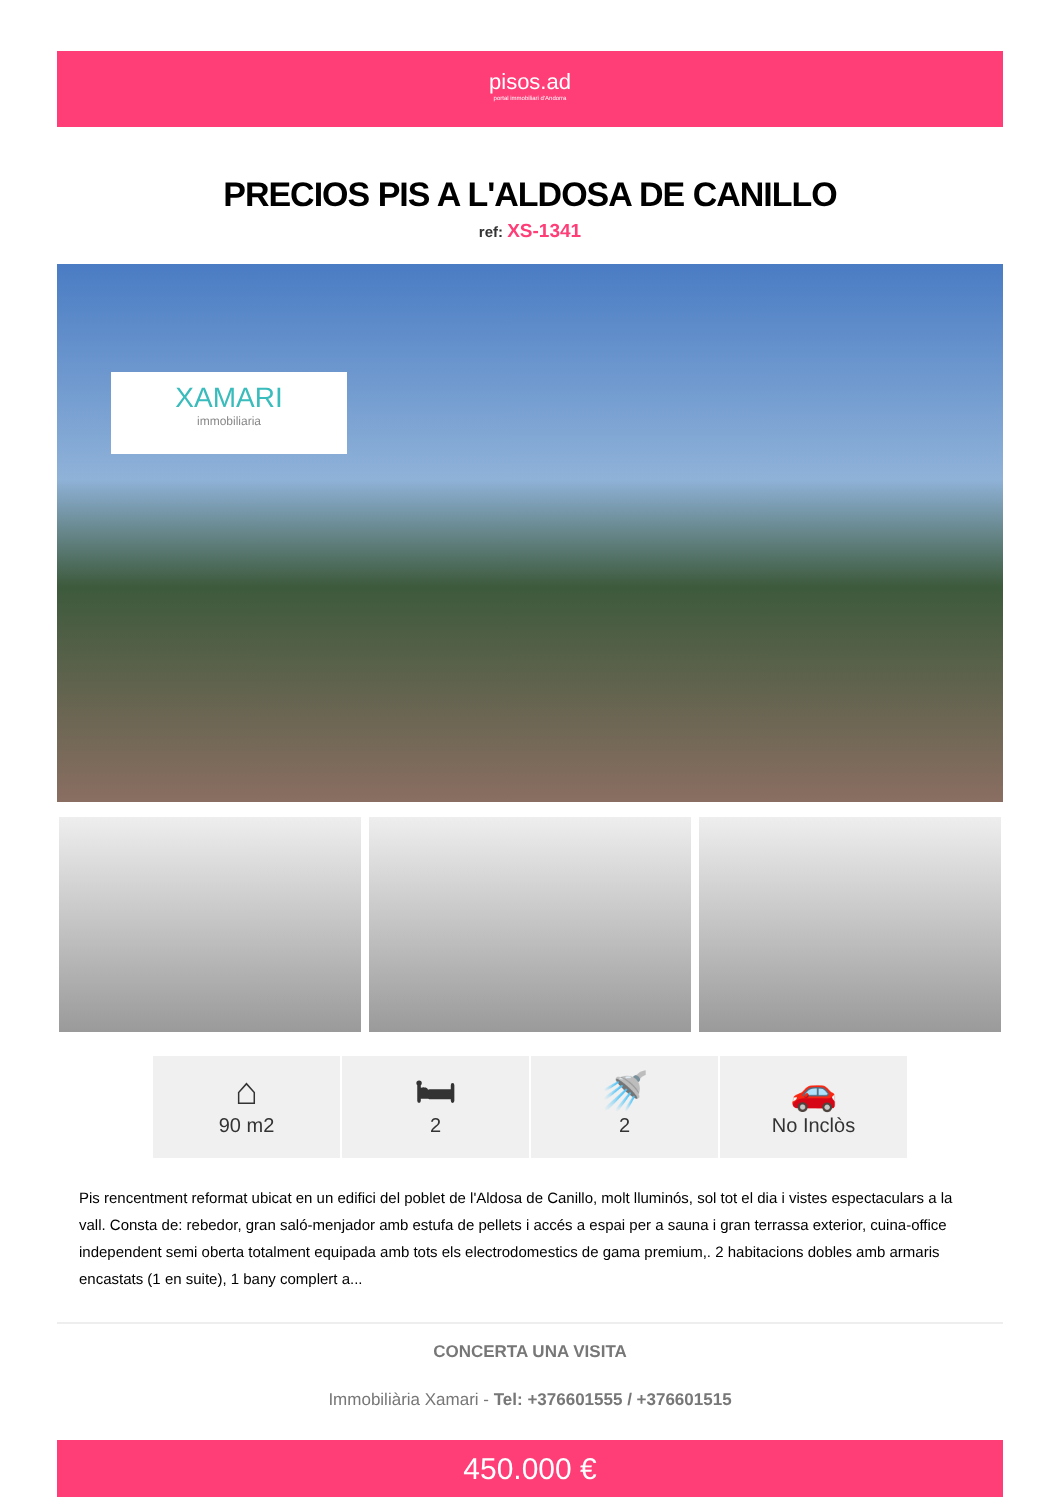pisos.ad
portal immobiliari d'Andorra
PRECIOS PIS A L'ALDOSA DE CANILLO
ref: XS-1341
XAMARI
immobiliaria
⌂
90 m2
🛏
2
🚿
2
🚗
No Inclòs
Pis rencentment reformat ubicat en un edifici del poblet de l'Aldosa de Canillo, molt lluminós, sol tot el dia i vistes espectaculars a la vall. Consta de: rebedor, gran saló-menjador amb estufa de pellets i accés a espai per a sauna i gran terrassa exterior, cuina-office independent semi oberta totalment equipada amb tots els electrodomestics de gama premium,. 2 habitacions dobles amb armaris encastats (1 en suite), 1 bany complert a...
CONCERTA UNA VISITA
Immobiliària Xamari - Tel: +376601555 / +376601515
450.000 €